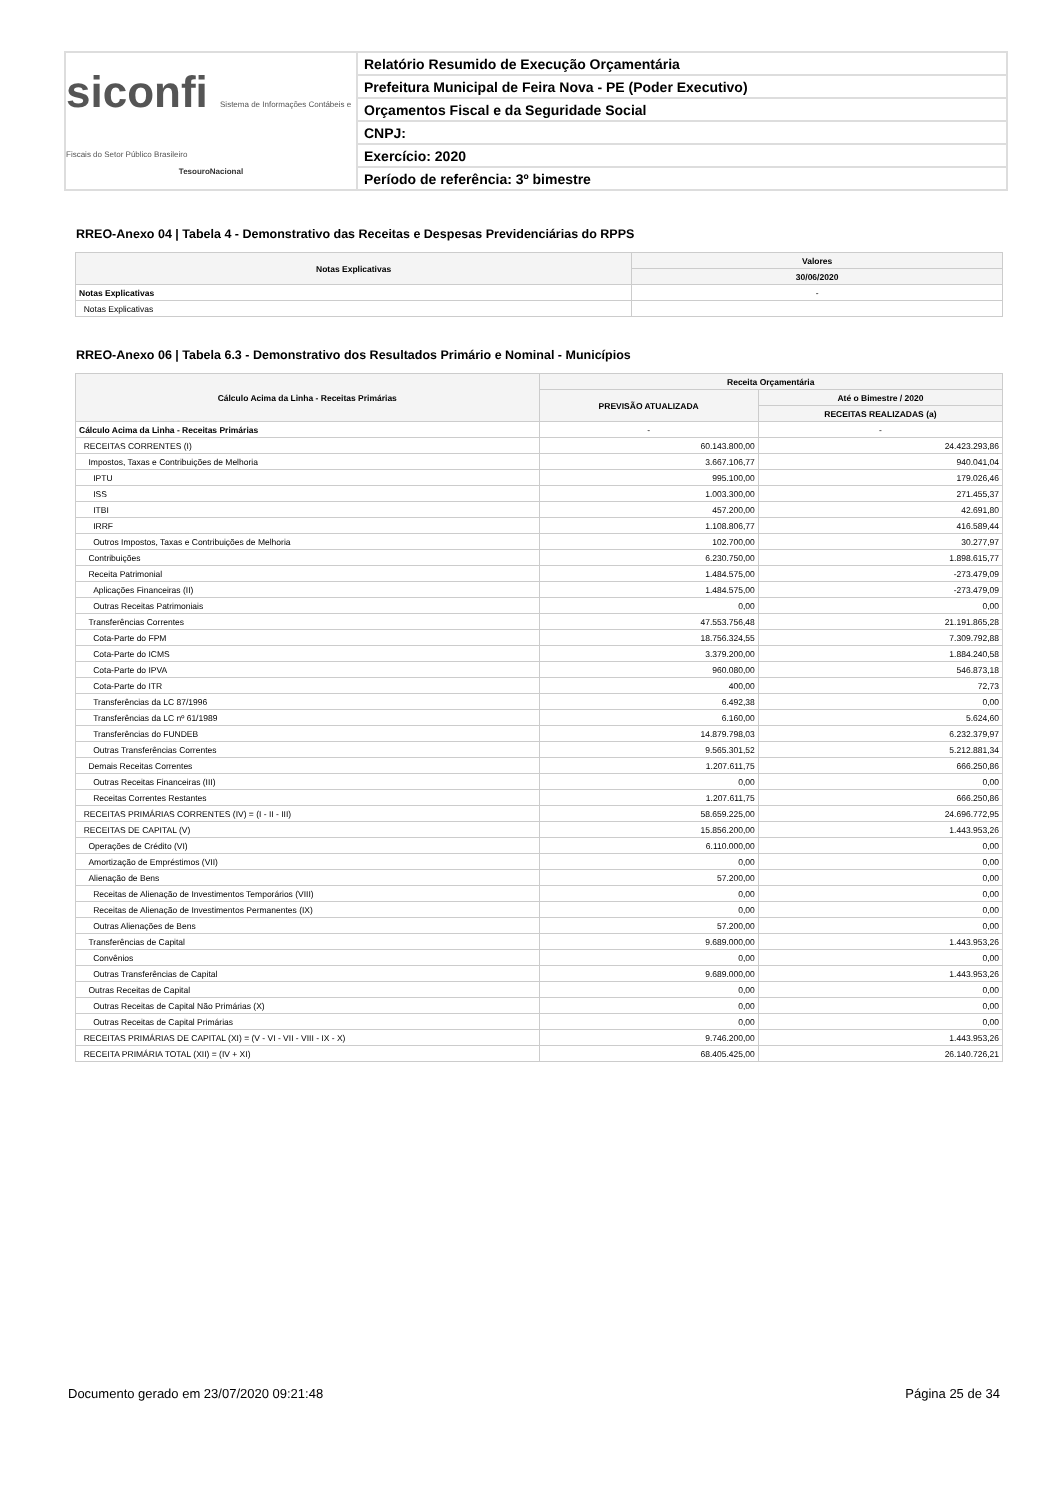siconfi Sistema de Informações Contábeis e Fiscais do Setor Público Brasileiro
TesouroNacional
Relatório Resumido de Execução Orçamentária
Prefeitura Municipal de Feira Nova - PE (Poder Executivo)
Orçamentos Fiscal e da Seguridade Social
CNPJ:
Exercício: 2020
Período de referência: 3º bimestre
RREO-Anexo 04 | Tabela 4 - Demonstrativo das Receitas e Despesas Previdenciárias do RPPS
| Notas Explicativas | Valores |
| --- | --- |
| | 30/06/2020 |
| Notas Explicativas | - |
| Notas Explicativas | |
RREO-Anexo 06 | Tabela 6.3 - Demonstrativo dos Resultados Primário e Nominal - Municípios
| Cálculo Acima da Linha - Receitas Primárias | Receita Orçamentária | |
| --- | --- | --- |
| | PREVISÃO ATUALIZADA | Até o Bimestre / 2020 |
| | | RECEITAS REALIZADAS (a) |
| Cálculo Acima da Linha - Receitas Primárias | - | - |
| RECEITAS CORRENTES (I) | 60.143.800,00 | 24.423.293,86 |
| Impostos, Taxas e Contribuições de Melhoria | 3.667.106,77 | 940.041,04 |
| IPTU | 995.100,00 | 179.026,46 |
| ISS | 1.003.300,00 | 271.455,37 |
| ITBI | 457.200,00 | 42.691,80 |
| IRRF | 1.108.806,77 | 416.589,44 |
| Outros Impostos, Taxas e Contribuições de Melhoria | 102.700,00 | 30.277,97 |
| Contribuições | 6.230.750,00 | 1.898.615,77 |
| Receita Patrimonial | 1.484.575,00 | -273.479,09 |
| Aplicações Financeiras (II) | 1.484.575,00 | -273.479,09 |
| Outras Receitas Patrimoniais | 0,00 | 0,00 |
| Transferências Correntes | 47.553.756,48 | 21.191.865,28 |
| Cota-Parte do FPM | 18.756.324,55 | 7.309.792,88 |
| Cota-Parte do ICMS | 3.379.200,00 | 1.884.240,58 |
| Cota-Parte do IPVA | 960.080,00 | 546.873,18 |
| Cota-Parte do ITR | 400,00 | 72,73 |
| Transferências da LC 87/1996 | 6.492,38 | 0,00 |
| Transferências da LC nº 61/1989 | 6.160,00 | 5.624,60 |
| Transferências do FUNDEB | 14.879.798,03 | 6.232.379,97 |
| Outras Transferências Correntes | 9.565.301,52 | 5.212.881,34 |
| Demais Receitas Correntes | 1.207.611,75 | 666.250,86 |
| Outras Receitas Financeiras (III) | 0,00 | 0,00 |
| Receitas Correntes Restantes | 1.207.611,75 | 666.250,86 |
| RECEITAS PRIMÁRIAS CORRENTES (IV) = (I - II - III) | 58.659.225,00 | 24.696.772,95 |
| RECEITAS DE CAPITAL (V) | 15.856.200,00 | 1.443.953,26 |
| Operações de Crédito (VI) | 6.110.000,00 | 0,00 |
| Amortização de Empréstimos (VII) | 0,00 | 0,00 |
| Alienação de Bens | 57.200,00 | 0,00 |
| Receitas de Alienação de Investimentos Temporários (VIII) | 0,00 | 0,00 |
| Receitas de Alienação de Investimentos Permanentes (IX) | 0,00 | 0,00 |
| Outras Alienações de Bens | 57.200,00 | 0,00 |
| Transferências de Capital | 9.689.000,00 | 1.443.953,26 |
| Convênios | 0,00 | 0,00 |
| Outras Transferências de Capital | 9.689.000,00 | 1.443.953,26 |
| Outras Receitas de Capital | 0,00 | 0,00 |
| Outras Receitas de Capital Não Primárias (X) | 0,00 | 0,00 |
| Outras Receitas de Capital Primárias | 0,00 | 0,00 |
| RECEITAS PRIMÁRIAS DE CAPITAL (XI) = (V - VI - VII - VIII - IX - X) | 9.746.200,00 | 1.443.953,26 |
| RECEITA PRIMÁRIA TOTAL (XII) = (IV + XI) | 68.405.425,00 | 26.140.726,21 |
Documento gerado em 23/07/2020 09:21:48 Página 25 de 34